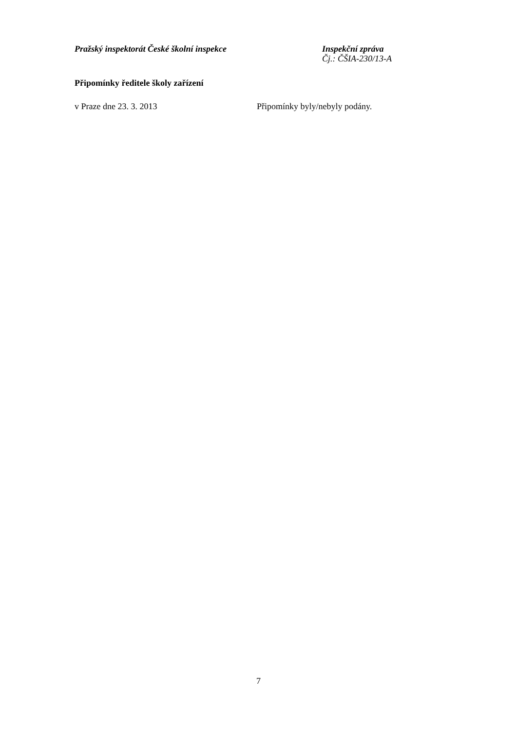Pražský inspektorát České školní inspekce
Inspekční zpráva
Čj.: ČŠIA-230/13-A
Připomínky ředitele školy zařízení
v Praze dne 23. 3. 2013 Připomínky byly/nebyly podány.
7